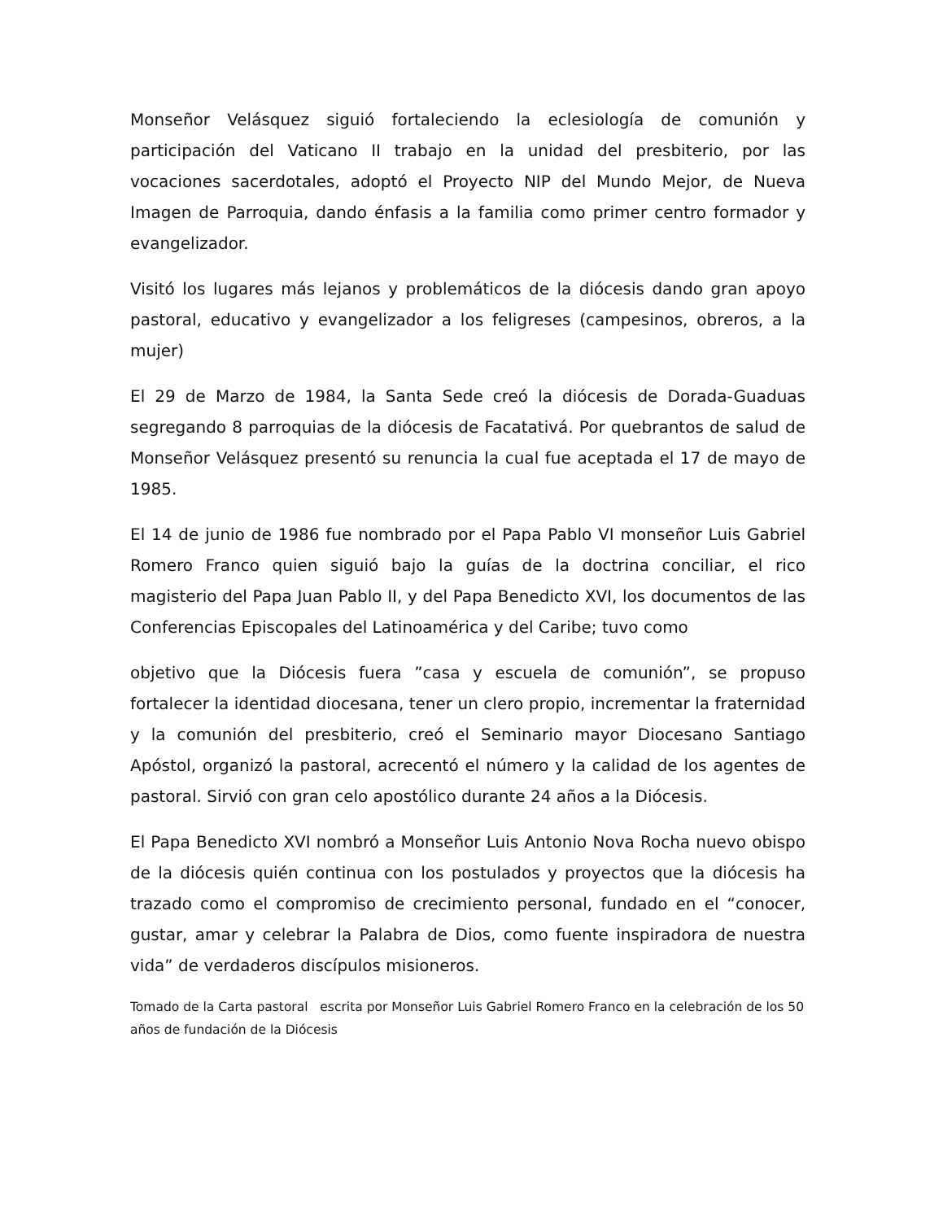Monseñor Velásquez siguió fortaleciendo la eclesiología de comunión y participación del Vaticano II trabajo en la unidad del presbiterio, por las vocaciones sacerdotales, adoptó el Proyecto NIP del Mundo Mejor, de Nueva Imagen de Parroquia, dando énfasis a la familia como primer centro formador y evangelizador.
Visitó los lugares más lejanos y problemáticos de la diócesis dando gran apoyo pastoral, educativo y evangelizador a los feligreses (campesinos, obreros, a la mujer)
El 29 de Marzo de 1984, la Santa Sede creó la diócesis de Dorada-Guaduas segregando 8 parroquias de la diócesis de Facatativá. Por quebrantos de salud de Monseñor Velásquez presentó su renuncia la cual fue aceptada el 17 de mayo de 1985.
El 14 de junio de 1986 fue nombrado por el Papa Pablo VI monseñor Luis Gabriel Romero Franco quien siguió bajo la guías de la doctrina conciliar, el rico magisterio del Papa Juan Pablo II, y del Papa Benedicto XVI, los documentos de las Conferencias Episcopales del Latinoamérica y del Caribe; tuvo como
objetivo que la Diócesis fuera ”casa y escuela de comunión”, se propuso fortalecer la identidad diocesana, tener un clero propio, incrementar la fraternidad y la comunión del presbiterio, creó el Seminario mayor Diocesano Santiago Apóstol, organizó la pastoral, acrecentó el número y la calidad de los agentes de pastoral. Sirvió con gran celo apostólico durante 24 años a la Diócesis.
El Papa Benedicto XVI nombró a Monseñor Luis Antonio Nova Rocha nuevo obispo de la diócesis quién continua con los postulados y proyectos que la diócesis ha trazado como el compromiso de crecimiento personal, fundado en el “conocer, gustar, amar y celebrar la Palabra de Dios, como fuente inspiradora de nuestra vida” de verdaderos discípulos misioneros.
Tomado de la Carta pastoral escrita por Monseñor Luis Gabriel Romero Franco en la celebración de los 50 años de fundación de la Diócesis